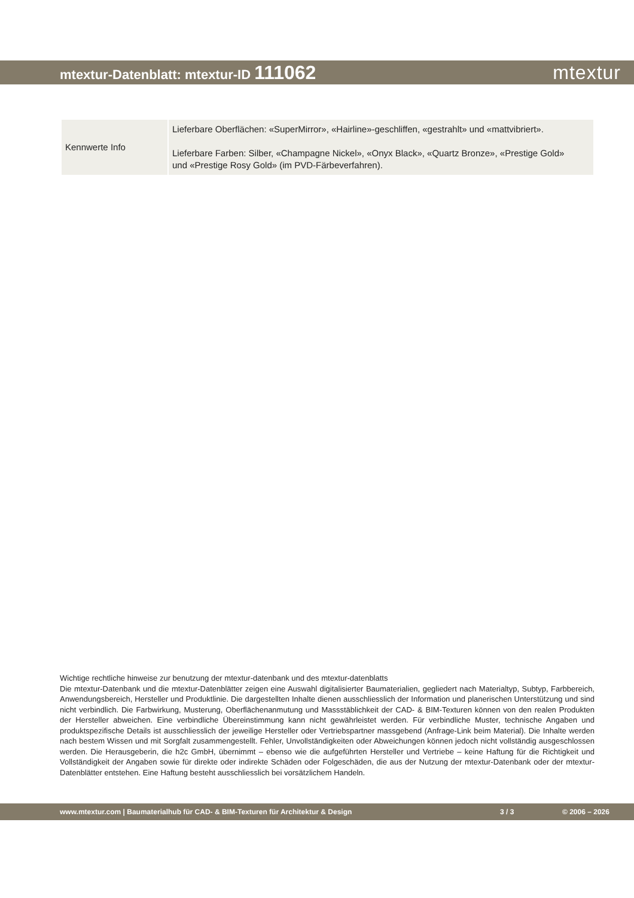mtextur-Datenblatt: mtextur-ID 111062
mtextur
| Kennwerte Info | Lieferbare Oberflächen: «SuperMirror», «Hairline»-geschliffen, «gestrahlt» und «mattvibriert». Lieferbare Farben: Silber, «Champagne Nickel», «Onyx Black», «Quartz Bronze», «Prestige Gold» und «Prestige Rosy Gold» (im PVD-Färbeverfahren). |
Wichtige rechtliche hinweise zur benutzung der mtextur-datenbank und des mtextur-datenblatts
Die mtextur-Datenbank und die mtextur-Datenblätter zeigen eine Auswahl digitalisierter Baumaterialien, gegliedert nach Materialtyp, Subtyp, Farbbereich, Anwendungsbereich, Hersteller und Produktlinie. Die dargestellten Inhalte dienen ausschliesslich der Information und planerischen Unterstützung und sind nicht verbindlich. Die Farbwirkung, Musterung, Oberflächenanmutung und Massstäblichkeit der CAD- & BIM-Texturen können von den realen Produkten der Hersteller abweichen. Eine verbindliche Übereinstimmung kann nicht gewährleistet werden. Für verbindliche Muster, technische Angaben und produktspezifische Details ist ausschliesslich der jeweilige Hersteller oder Vertriebspartner massgebend (Anfrage-Link beim Material). Die Inhalte werden nach bestem Wissen und mit Sorgfalt zusammengestellt. Fehler, Unvollständigkeiten oder Abweichungen können jedoch nicht vollständig ausgeschlossen werden. Die Herausgeberin, die h2c GmbH, übernimmt – ebenso wie die aufgeführten Hersteller und Vertriebe – keine Haftung für die Richtigkeit und Vollständigkeit der Angaben sowie für direkte oder indirekte Schäden oder Folgeschäden, die aus der Nutzung der mtextur-Datenbank oder der mtextur-Datenblätter entstehen. Eine Haftung besteht ausschliesslich bei vorsätzlichem Handeln.
www.mtextur.com | Baumaterialhub für CAD- & BIM-Texturen für Architektur & Design 3 / 3 © 2006 – 2026